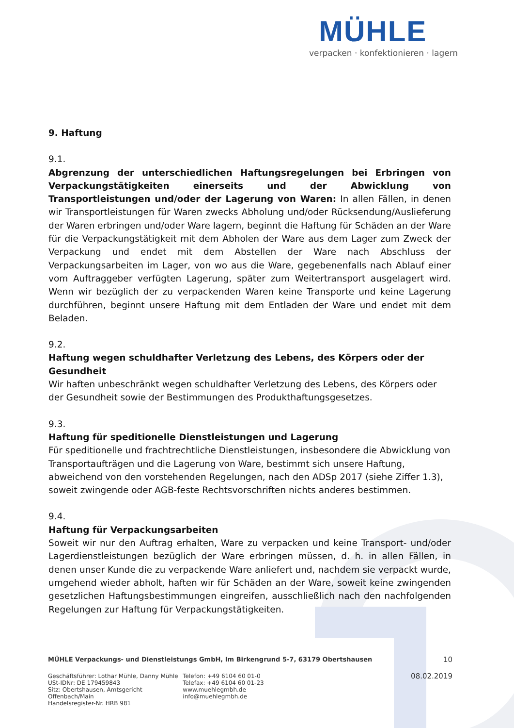MÜHLE
verpacken · konfektionieren · lagern
9. Haftung
9.1.
Abgrenzung der unterschiedlichen Haftungsregelungen bei Erbringen von Verpackungstätigkeiten einerseits und der Abwicklung von Transportleistungen und/oder der Lagerung von Waren: In allen Fällen, in denen wir Transportleistungen für Waren zwecks Abholung und/oder Rücksendung/Auslieferung der Waren erbringen und/oder Ware lagern, beginnt die Haftung für Schäden an der Ware für die Verpackungstätigkeit mit dem Abholen der Ware aus dem Lager zum Zweck der Verpackung und endet mit dem Abstellen der Ware nach Abschluss der Verpackungsarbeiten im Lager, von wo aus die Ware, gegebenenfalls nach Ablauf einer vom Auftraggeber verfügten Lagerung, später zum Weitertransport ausgelagert wird. Wenn wir bezüglich der zu verpackenden Waren keine Transporte und keine Lagerung durchführen, beginnt unsere Haftung mit dem Entladen der Ware und endet mit dem Beladen.
9.2.
Haftung wegen schuldhafter Verletzung des Lebens, des Körpers oder der Gesundheit
Wir haften unbeschränkt wegen schuldhafter Verletzung des Lebens, des Körpers oder der Gesundheit sowie der Bestimmungen des Produkthaftungsgesetzes.
9.3.
Haftung für speditionelle Dienstleistungen und Lagerung
Für speditionelle und frachtrechtliche Dienstleistungen, insbesondere die Abwicklung von Transportaufträgen und die Lagerung von Ware, bestimmt sich unsere Haftung, abweichend von den vorstehenden Regelungen, nach den ADSp 2017 (siehe Ziffer 1.3), soweit zwingende oder AGB-feste Rechtsvorschriften nichts anderes bestimmen.
9.4.
Haftung für Verpackungsarbeiten
Soweit wir nur den Auftrag erhalten, Ware zu verpacken und keine Transport- und/oder Lagerdienstleistungen bezüglich der Ware erbringen müssen, d. h. in allen Fällen, in denen unser Kunde die zu verpackende Ware anliefert und, nachdem sie verpackt wurde, umgehend wieder abholt, haften wir für Schäden an der Ware, soweit keine zwingenden gesetzlichen Haftungsbestimmungen eingreifen, ausschließlich nach den nachfolgenden Regelungen zur Haftung für Verpackungstätigkeiten.
MÜHLE Verpackungs- und Dienstleistungs GmbH, Im Birkengrund 5-7, 63179 Obertshausen 10
Geschäftsführer: Lothar Mühle, Danny Mühle
USt-IDNr: DE 179459843
Sitz: Obertshausen, Amtsgericht Offenbach/Main
Handelsregister-Nr. HRB 981
Telefon: +49 6104 60 01-0
Telefax: +49 6104 60 01-23
www.muehlegmbh.de
info@muehlegmbh.de
08.02.2019